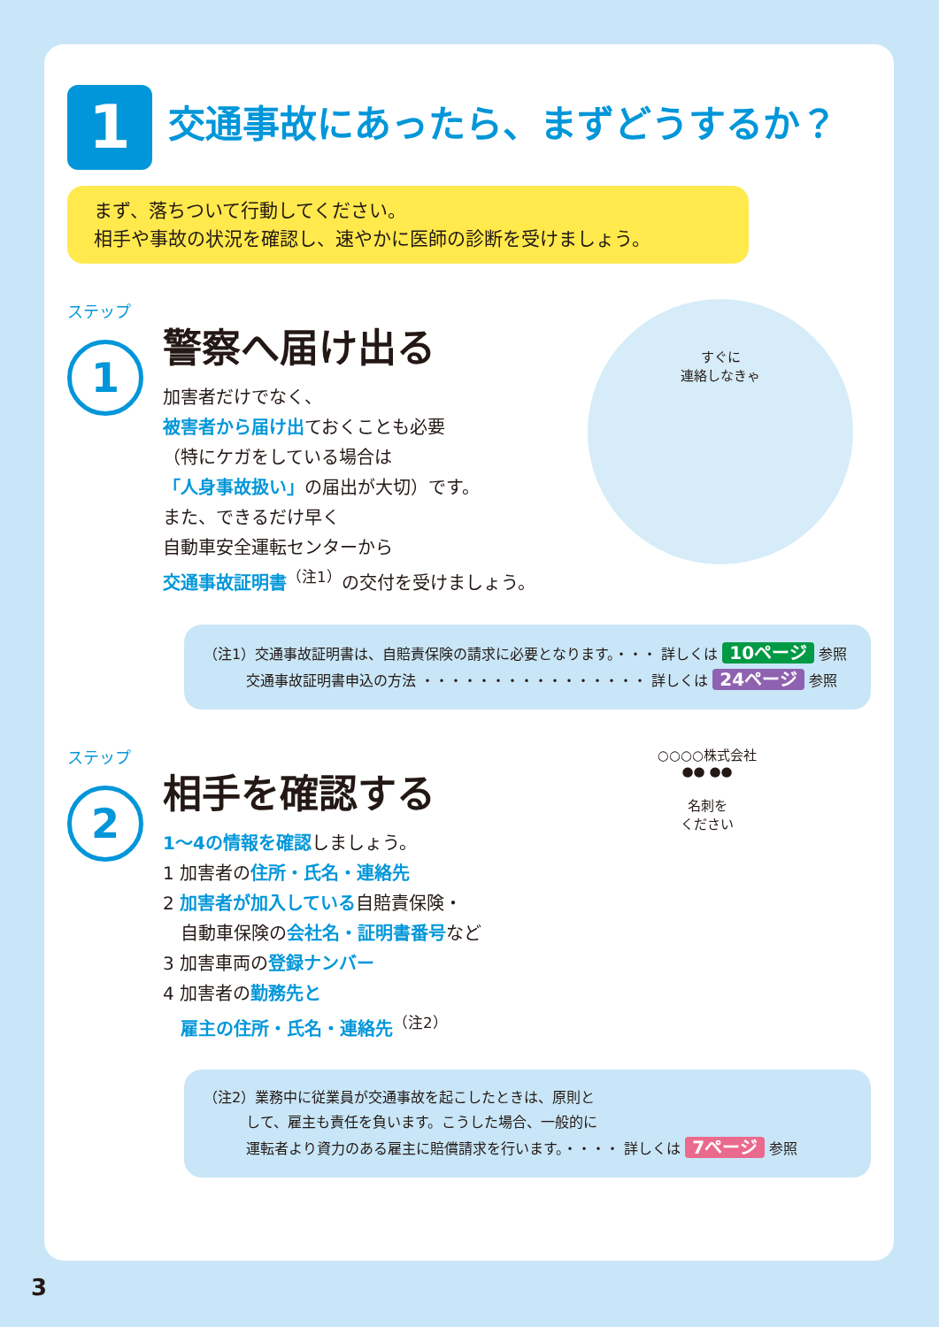1
交通事故にあったら、まずどうするか？
まず、落ちついて行動してください。
相手や事故の状況を確認し、速やかに医師の診断を受けましょう。
ステップ
1
すぐに
連絡しなきゃ
警察へ届け出る
加害者だけでなく、
被害者から届け出ておくことも必要
（特にケガをしている場合は
「人身事故扱い」の届出が大切）です。
また、できるだけ早く
自動車安全運転センターから
交通事故証明書<sup>（注1）</sup>の交付を受けましょう。
（注1）交通事故証明書は、自賠責保険の請求に必要となります。・・・ 詳しくは 10ページ 参照
　　　交通事故証明書申込の方法 ・・・・・・・・・・・・・・・・ 詳しくは 24ページ 参照
ステップ
2
○○○○株式会社
●● ●●
名刺を
ください
相手を確認する
1〜4の情報を確認しましょう。
1 加害者の住所・氏名・連絡先
2 加害者が加入している自賠責保険・
　自動車保険の会社名・証明書番号など
3 加害車両の登録ナンバー
4 加害者の勤務先と
　雇主の住所・氏名・連絡先<sup>（注2）</sup>
（注2）業務中に従業員が交通事故を起こしたときは、原則と
　　　して、雇主も責任を負います。こうした場合、一般的に
　　　運転者より資力のある雇主に賠償請求を行います。・・・・ 詳しくは 7ページ 参照
3